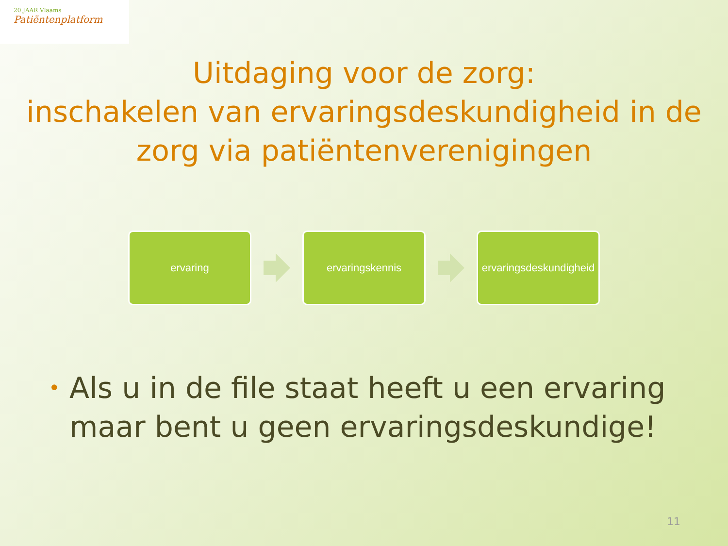20 JAAR Vlaams
Patiëntenplatform
Uitdaging voor de zorg:
inschakelen van ervaringsdeskundigheid in de zorg via patiëntenverenigingen
ervaring ervaringskennis
ervaringsdeskundigheid
• Als u in de file staat heeft u een ervaring maar bent u geen ervaringsdeskundige!
11